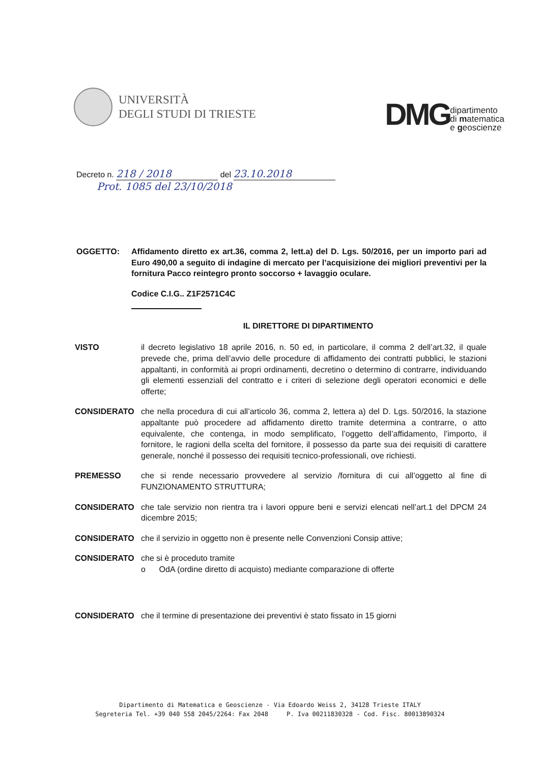UNIVERSITÀ
DEGLI STUDI DI TRIESTE
DMG dipartimento
di matematica
e geoscienze
Decreto n. 218 / 2018 del 23.10.2018
Prot. 1085 del 23/10/2018
OGGETTO: Affidamento diretto ex art.36, comma 2, lett.a) del D. Lgs. 50/2016, per un importo pari ad Euro 490,00 a seguito di indagine di mercato per l’acquisizione dei migliori preventivi per la fornitura Pacco reintegro pronto soccorso + lavaggio oculare.
Codice C.I.G.. Z1F2571C4C
IL DIRETTORE DI DIPARTIMENTO
VISTO il decreto legislativo 18 aprile 2016, n. 50 ed, in particolare, il comma 2 dell’art.32, il quale prevede che, prima dell’avvio delle procedure di affidamento dei contratti pubblici, le stazioni appaltanti, in conformità ai propri ordinamenti, decretino o determino di contrarre, individuando gli elementi essenziali del contratto e i criteri di selezione degli operatori economici e delle offerte;
CONSIDERATO che nella procedura di cui all’articolo 36, comma 2, lettera a) del D. Lgs. 50/2016, la stazione appaltante può procedere ad affidamento diretto tramite determina a contrarre, o atto equivalente, che contenga, in modo semplificato, l’oggetto dell’affidamento, l’importo, il fornitore, le ragioni della scelta del fornitore, il possesso da parte sua dei requisiti di carattere generale, nonché il possesso dei requisiti tecnico-professionali, ove richiesti.
PREMESSO che si rende necessario provvedere al servizio /fornitura di cui all’oggetto al fine di FUNZIONAMENTO STRUTTURA;
CONSIDERATO che tale servizio non rientra tra i lavori oppure beni e servizi elencati nell’art.1 del DPCM 24 dicembre 2015;
CONSIDERATO che il servizio in oggetto non è presente nelle Convenzioni Consip attive;
CONSIDERATO che si è proceduto tramite
o OdA (ordine diretto di acquisto) mediante comparazione di offerte
CONSIDERATO che il termine di presentazione dei preventivi è stato fissato in 15 giorni
Dipartimento di Matematica e Geoscienze - Via Edoardo Weiss 2, 34128 Trieste ITALY
Segreteria Tel. +39 040 558 2045/2264: Fax 2048 P. Iva 00211830328 - Cod. Fisc. 80013890324